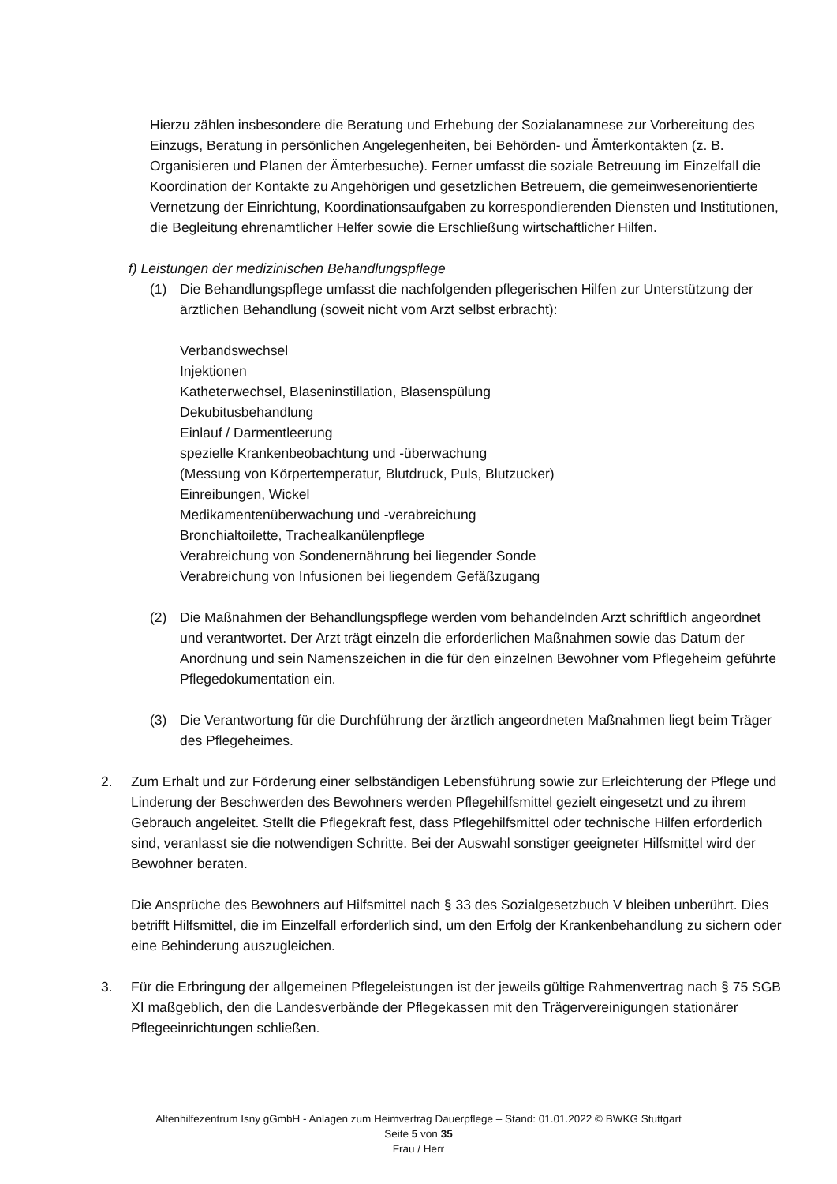Hierzu zählen insbesondere die Beratung und Erhebung der Sozialanamnese zur Vorbereitung des Einzugs, Beratung in persönlichen Angelegenheiten, bei Behörden- und Ämterkontakten (z. B. Organisieren und Planen der Ämterbesuche). Ferner umfasst die soziale Betreuung im Einzelfall die Koordination der Kontakte zu Angehörigen und gesetzlichen Betreuern, die gemeinwesenorientierte Vernetzung der Einrichtung, Koordinationsaufgaben zu korrespondierenden Diensten und Institutionen, die Begleitung ehrenamtlicher Helfer sowie die Erschließung wirtschaftlicher Hilfen.
f) Leistungen der medizinischen Behandlungspflege
(1) Die Behandlungspflege umfasst die nachfolgenden pflegerischen Hilfen zur Unterstützung der ärztlichen Behandlung (soweit nicht vom Arzt selbst erbracht):
Verbandswechsel
Injektionen
Katheterwechsel, Blaseninstillation, Blasenspülung
Dekubitusbehandlung
Einlauf / Darmentleerung
spezielle Krankenbeobachtung und -überwachung
(Messung von Körpertemperatur, Blutdruck, Puls, Blutzucker)
Einreibungen, Wickel
Medikamentenüberwachung und -verabreichung
Bronchialtoilette, Trachealkanülenpflege
Verabreichung von Sondenernährung bei liegender Sonde
Verabreichung von Infusionen bei liegendem Gefäßzugang
(2) Die Maßnahmen der Behandlungspflege werden vom behandelnden Arzt schriftlich angeordnet und verantwortet. Der Arzt trägt einzeln die erforderlichen Maßnahmen sowie das Datum der Anordnung und sein Namenszeichen in die für den einzelnen Bewohner vom Pflegeheim geführte Pflegedokumentation ein.
(3) Die Verantwortung für die Durchführung der ärztlich angeordneten Maßnahmen liegt beim Träger des Pflegeheimes.
2. Zum Erhalt und zur Förderung einer selbständigen Lebensführung sowie zur Erleichterung der Pflege und Linderung der Beschwerden des Bewohners werden Pflegehilfsmittel gezielt eingesetzt und zu ihrem Gebrauch angeleitet. Stellt die Pflegekraft fest, dass Pflegehilfsmittel oder technische Hilfen erforderlich sind, veranlasst sie die notwendigen Schritte. Bei der Auswahl sonstiger geeigneter Hilfsmittel wird der Bewohner beraten.
Die Ansprüche des Bewohners auf Hilfsmittel nach § 33 des Sozialgesetzbuch V bleiben unberührt. Dies betrifft Hilfsmittel, die im Einzelfall erforderlich sind, um den Erfolg der Krankenbehandlung zu sichern oder eine Behinderung auszugleichen.
3. Für die Erbringung der allgemeinen Pflegeleistungen ist der jeweils gültige Rahmenvertrag nach § 75 SGB XI maßgeblich, den die Landesverbände der Pflegekassen mit den Trägervereinigungen stationärer Pflegeeinrichtungen schließen.
Altenhilfezentrum Isny gGmbH - Anlagen zum Heimvertrag Dauerpflege – Stand: 01.01.2022 © BWKG Stuttgart
Seite 5 von 35
Frau / Herr